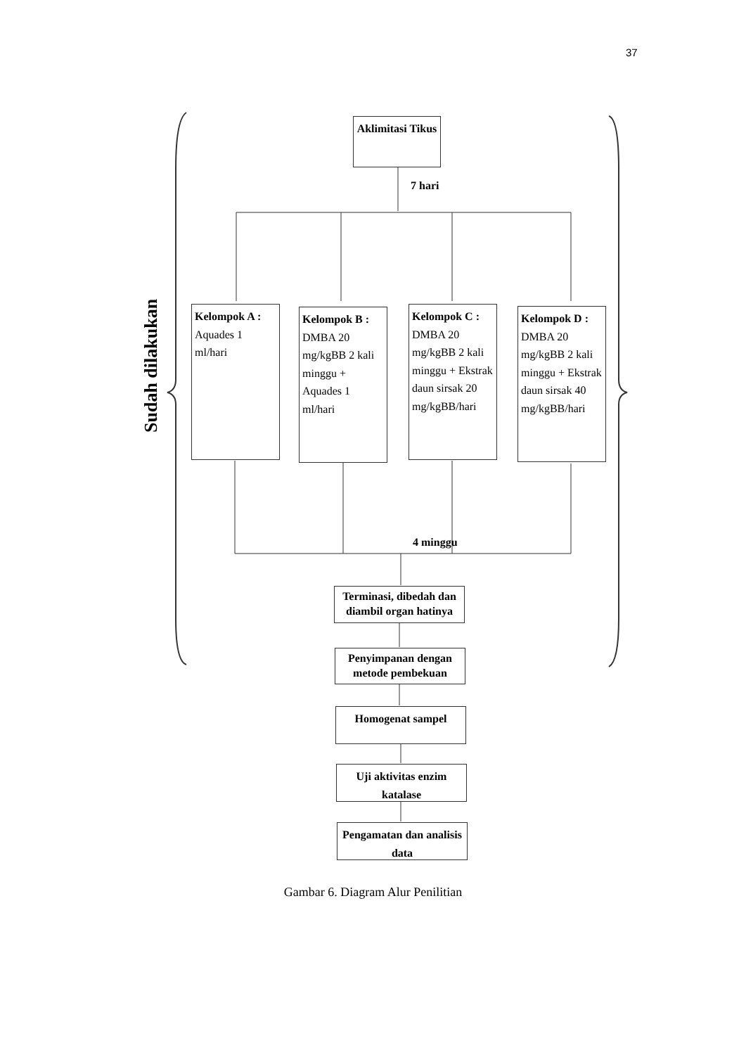37
Aklimitasi Tikus
7 hari
Sudah dilakukan
Kelompok A :
Aquades 1 ml/hari
Kelompok B :
DMBA 20 mg/kgBB 2 kali minggu + Aquades 1 ml/hari
Kelompok C :
DMBA 20 mg/kgBB 2 kali minggu + Ekstrak daun sirsak 20 mg/kgBB/hari
Kelompok D :
DMBA 20 mg/kgBB 2 kali minggu + Ekstrak daun sirsak 40 mg/kgBB/hari
4 minggu
Terminasi, dibedah dan diambil organ hatinya
Penyimpanan dengan metode pembekuan
Homogenat sampel
Uji aktivitas enzim katalase
Pengamatan dan analisis data
Gambar 6. Diagram Alur Penilitian